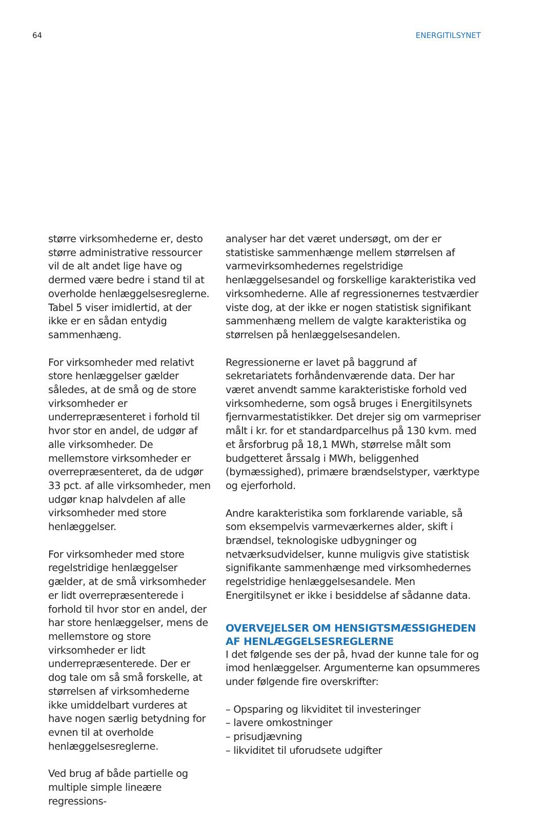64 ENERGITILSYNET
større virksomhederne er, desto større administrative ressourcer vil de alt andet lige have og dermed være bedre i stand til at overholde henlæggelsesreglerne. Tabel 5 viser imidlertid, at der ikke er en sådan entydig sammenhæng.
For virksomheder med relativt store henlæggelser gælder således, at de små og de store virksomheder er underrepræsenteret i forhold til hvor stor en andel, de udgør af alle virksomheder. De mellemstore virksomheder er overrepræsenteret, da de udgør 33 pct. af alle virksomheder, men udgør knap halvdelen af alle virksomheder med store henlæggelser.
For virksomheder med store regelstridige henlæggelser gælder, at de små virksomheder er lidt overrepræsenterede i forhold til hvor stor en andel, der har store henlæggelser, mens de mellemstore og store virksomheder er lidt underrepræsenterede. Der er dog tale om så små forskelle, at størrelsen af virksomhederne ikke umiddelbart vurderes at have nogen særlig betydning for evnen til at overholde henlæggelsesreglerne.
Ved brug af både partielle og multiple simple lineære regressions-
analyser har det været undersøgt, om der er statistiske sammenhænge mellem størrelsen af varmevirksomhedernes regelstridige henlæggelsesandel og forskellige karakteristika ved virksomhederne. Alle af regressionernes testværdier viste dog, at der ikke er nogen statistisk signifikant sammenhæng mellem de valgte karakteristika og størrelsen på henlæggelsesandelen.
Regressionerne er lavet på baggrund af sekretariatets forhåndenværende data. Der har været anvendt samme karakteristiske forhold ved virksomhederne, som også bruges i Energitilsynets fjernvarmestatistikker. Det drejer sig om varmepriser målt i kr. for et standardparcelhus på 130 kvm. med et årsforbrug på 18,1 MWh, størrelse målt som budgetteret årssalg i MWh, beliggenhed (bymæssighed), primære brændselstyper, værktype og ejerforhold.
Andre karakteristika som forklarende variable, så som eksempelvis varmeværkernes alder, skift i brændsel, teknologiske udbygninger og netværksudvidelser, kunne muligvis give statistisk signifikante sammenhænge med virksomhedernes regelstridige henlæggelsesandele. Men Energitilsynet er ikke i besiddelse af sådanne data.
OVERVEJELSER OM HENSIGTSMÆSSIGHEDEN AF HENLÆGGELSESREGLERNE
I det følgende ses der på, hvad der kunne tale for og imod henlæggelser. Argumenterne kan opsummeres under følgende fire overskrifter:
– Opsparing og likviditet til investeringer
– lavere omkostninger
– prisudjævning
– likviditet til uforudsete udgifter